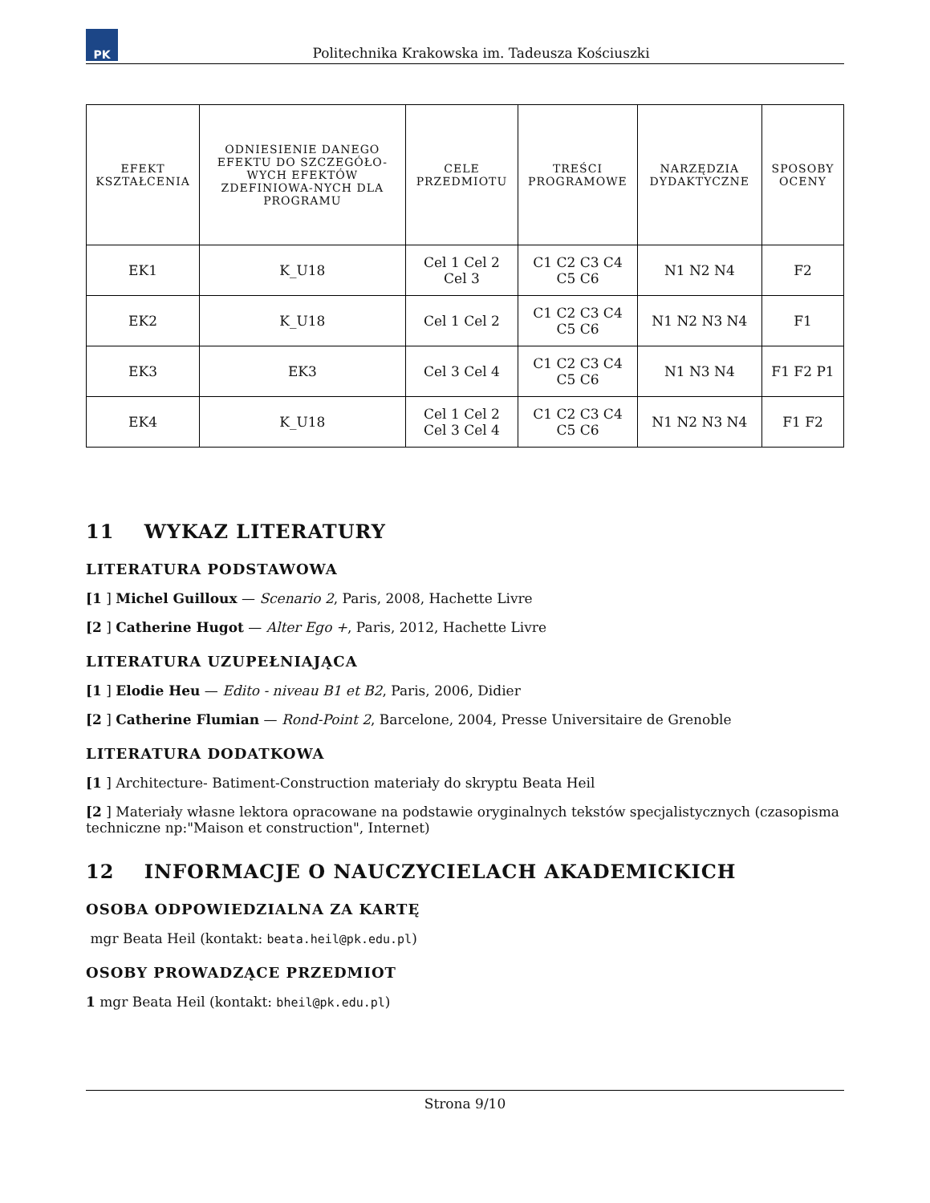PK
Politechnika Krakowska im. Tadeusza Kościuszki
| EFEKT KSZTAŁCENIA | ODNIESIENIE DANEGO EFEKTU DO SZCZEGÓŁO-WYCH EFEKTÓW ZDEFINIOWA-NYCH DLA PROGRAMU | CELE PRZEDMIOTU | TREŚCI PROGRAMOWE | NARZĘDZIA DYDAKTYCZNE | SPOSOBY OCENY |
| --- | --- | --- | --- | --- | --- |
| EK1 | K_U18 | Cel 1 Cel 2 Cel 3 | C1 C2 C3 C4 C5 C6 | N1 N2 N4 | F2 |
| EK2 | K_U18 | Cel 1 Cel 2 | C1 C2 C3 C4 C5 C6 | N1 N2 N3 N4 | F1 |
| EK3 | EK3 | Cel 3 Cel 4 | C1 C2 C3 C4 C5 C6 | N1 N3 N4 | F1 F2 P1 |
| EK4 | K_U18 | Cel 1 Cel 2 Cel 3 Cel 4 | C1 C2 C3 C4 C5 C6 | N1 N2 N3 N4 | F1 F2 |
11 WYKAZ LITERATURY
LITERATURA PODSTAWOWA
[1 ] Michel Guilloux — Scenario 2, Paris, 2008, Hachette Livre
[2 ] Catherine Hugot — Alter Ego +, Paris, 2012, Hachette Livre
LITERATURA UZUPEŁNIAJĄCA
[1 ] Elodie Heu — Edito - niveau B1 et B2, Paris, 2006, Didier
[2 ] Catherine Flumian — Rond-Point 2, Barcelone, 2004, Presse Universitaire de Grenoble
LITERATURA DODATKOWA
[1 ] Architecture- Batiment-Construction materiały do skryptu Beata Heil
[2 ] Materiały własne lektora opracowane na podstawie oryginalnych tekstów specjalistycznych (czasopisma techniczne np:"Maison et construction", Internet)
12 INFORMACJE O NAUCZYCIELACH AKADEMICKICH
OSOBA ODPOWIEDZIALNA ZA KARTĘ
mgr Beata Heil (kontakt: beata.heil@pk.edu.pl)
OSOBY PROWADZĄCE PRZEDMIOT
1 mgr Beata Heil (kontakt: bheil@pk.edu.pl)
Strona 9/10